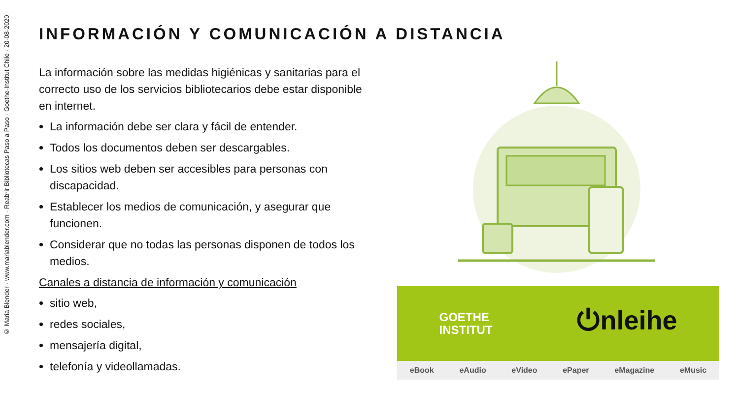© Maria Blender · www.mariablender.com · Reabrir Bibliotecas Paso a Paso · Goethe-Institut Chile · 20-08-2020
INFORMACIÓN Y COMUNICACIÓN A DISTANCIA
La información sobre las medidas higiénicas y sanitarias para el correcto uso de los servicios bibliotecarios debe estar disponible en internet.
La información debe ser clara y fácil de entender.
Todos los documentos deben ser descargables.
Los sitios web deben ser accesibles para personas con discapacidad.
Establecer los medios de comunicación, y asegurar que funcionen.
Considerar que no todas las personas disponen de todos los medios.
Canales a distancia de información y comunicación
sitio web,
redes sociales,
mensajería digital,
telefonía y videollamadas.
GOETHE
INSTITUT
⏻nleihe
eBook eAudio eVideo ePaper eMagazine eMusic